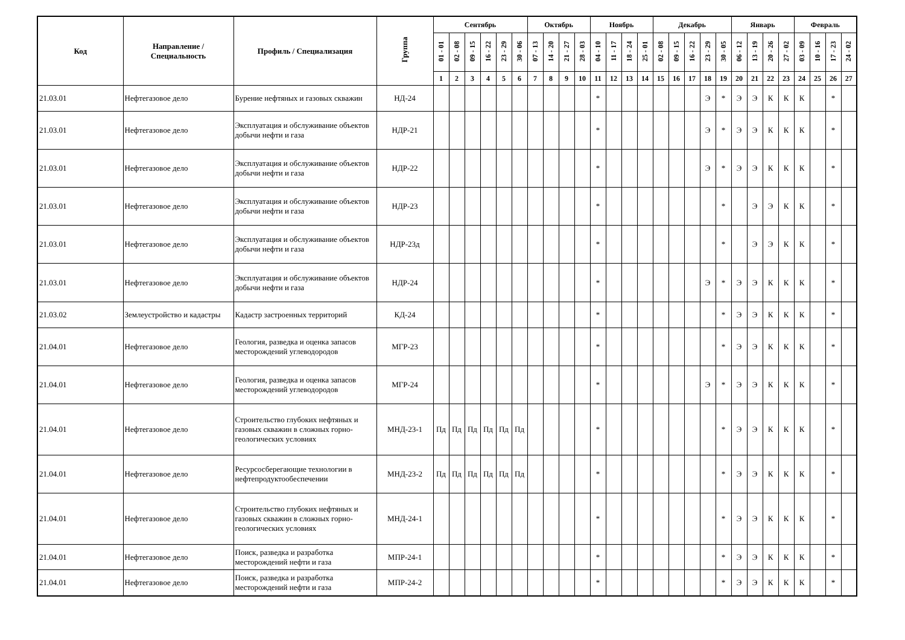| Код | Направление / Специальность | Профиль / Специализация | Группа | Сентябрь | | | | | | Октябрь | | | | Ноябрь | | | | Декабрь | | | | | Январь | | | | Февраль | | | |
| --- | --- | --- | --- | --- | --- | --- | --- | --- | --- | --- | --- | --- | --- | --- | --- | --- | --- | --- | --- | --- | --- | --- | --- | --- | --- | --- | --- | --- | --- | --- |
| | | | | 01 - 01 | 02 - 08 | 09 - 15 | 16 - 22 | 23 - 29 | 30 - 06 | 07 - 13 | 14 - 20 | 21 - 27 | 28 - 03 | 04 - 10 | 11 - 17 | 18 - 24 | 25 - 01 | 02 - 08 | 09 - 15 | 16 - 22 | 23 - 29 | 30 - 05 | 06 - 12 | 13 - 19 | 20 - 26 | 27 - 02 | 03 - 09 | 10 - 16 | 17 - 23 | 24 - 02 |
| | | | | 1 | 2 | 3 | 4 | 5 | 6 | 7 | 8 | 9 | 10 | 11 | 12 | 13 | 14 | 15 | 16 | 17 | 18 | 19 | 20 | 21 | 22 | 23 | 24 | 25 | 26 | 27 |
| 21.03.01 | Нефтегазовое дело | Бурение нефтяных и газовых скважин | НД-24 | | | | | | | | | | | * | | | | | | | Э | * | Э | Э | К | К | К | | * | |
| 21.03.01 | Нефтегазовое дело | Эксплуатация и обслуживание объектов добычи нефти и газа | НДР-21 | | | | | | | | | | | * | | | | | | | Э | * | Э | Э | К | К | К | | * | |
| 21.03.01 | Нефтегазовое дело | Эксплуатация и обслуживание объектов добычи нефти и газа | НДР-22 | | | | | | | | | | | * | | | | | | | Э | * | Э | Э | К | К | К | | * | |
| 21.03.01 | Нефтегазовое дело | Эксплуатация и обслуживание объектов добычи нефти и газа | НДР-23 | | | | | | | | | | | * | | | | | | | | * | | Э | Э | К | К | | * | |
| 21.03.01 | Нефтегазовое дело | Эксплуатация и обслуживание объектов добычи нефти и газа | НДР-23д | | | | | | | | | | | * | | | | | | | | * | | Э | Э | К | К | | * | |
| 21.03.01 | Нефтегазовое дело | Эксплуатация и обслуживание объектов добычи нефти и газа | НДР-24 | | | | | | | | | | | * | | | | | | | Э | * | Э | Э | К | К | К | | * | |
| 21.03.02 | Землеустройство и кадастры | Кадастр застроенных территорий | КД-24 | | | | | | | | | | | * | | | | | | | | * | Э | Э | К | К | К | | * | |
| 21.04.01 | Нефтегазовое дело | Геология, разведка и оценка запасов месторождений углеводородов | МГР-23 | | | | | | | | | | | * | | | | | | | | * | Э | Э | К | К | К | | * | |
| 21.04.01 | Нефтегазовое дело | Геология, разведка и оценка запасов месторождений углеводородов | МГР-24 | | | | | | | | | | | * | | | | | | | Э | * | Э | Э | К | К | К | | * | |
| 21.04.01 | Нефтегазовое дело | Строительство глубоких нефтяных и газовых скважин в сложных горно-геологических условиях | МНД-23-1 | Пд | Пд | Пд | Пд | Пд | Пд | | | | | * | | | | | | | | * | Э | Э | К | К | К | | * | |
| 21.04.01 | Нефтегазовое дело | Ресурсосберегающие технологии в нефтепродуктообеспечении | МНД-23-2 | Пд | Пд | Пд | Пд | Пд | Пд | | | | | * | | | | | | | | * | Э | Э | К | К | К | | * | |
| 21.04.01 | Нефтегазовое дело | Строительство глубоких нефтяных и газовых скважин в сложных горно-геологических условиях | МНД-24-1 | | | | | | | | | | | * | | | | | | | | * | Э | Э | К | К | К | | * | |
| 21.04.01 | Нефтегазовое дело | Поиск, разведка и разработка месторождений нефти и газа | МПР-24-1 | | | | | | | | | | | * | | | | | | | | * | Э | Э | К | К | К | | * | |
| 21.04.01 | Нефтегазовое дело | Поиск, разведка и разработка месторождений нефти и газа | МПР-24-2 | | | | | | | | | | | * | | | | | | | | * | Э | Э | К | К | К | | * | |